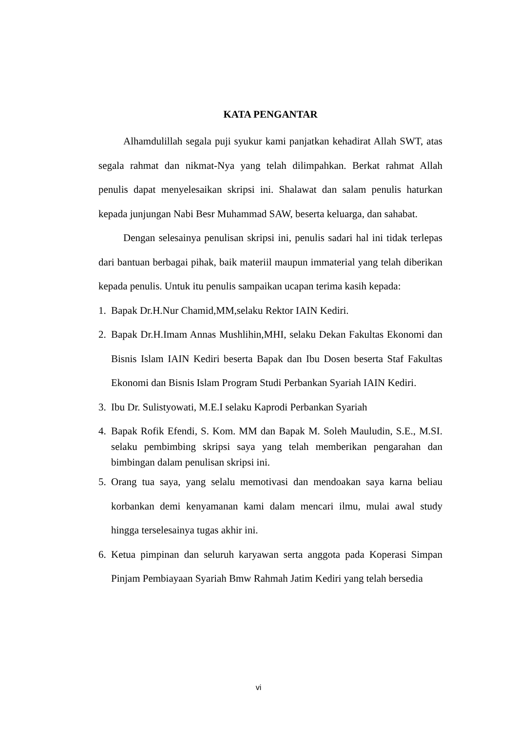KATA PENGANTAR
Alhamdulillah segala puji syukur kami panjatkan kehadirat Allah SWT, atas segala rahmat dan nikmat-Nya yang telah dilimpahkan. Berkat rahmat Allah penulis dapat menyelesaikan skripsi ini. Shalawat dan salam penulis haturkan kepada junjungan Nabi Besr Muhammad SAW, beserta keluarga, dan sahabat.
Dengan selesainya penulisan skripsi ini, penulis sadari hal ini tidak terlepas dari bantuan berbagai pihak, baik materiil maupun immaterial yang telah diberikan kepada penulis. Untuk itu penulis sampaikan ucapan terima kasih kepada:
1. Bapak Dr.H.Nur Chamid,MM,selaku Rektor IAIN Kediri.
2. Bapak Dr.H.Imam Annas Mushlihin,MHI, selaku Dekan Fakultas Ekonomi dan Bisnis Islam IAIN Kediri beserta Bapak dan Ibu Dosen beserta Staf Fakultas Ekonomi dan Bisnis Islam Program Studi Perbankan Syariah IAIN Kediri.
3. Ibu Dr. Sulistyowati, M.E.I selaku Kaprodi Perbankan Syariah
4. Bapak Rofik Efendi, S. Kom. MM dan Bapak M. Soleh Mauludin, S.E., M.SI. selaku pembimbing skripsi saya yang telah memberikan pengarahan dan bimbingan dalam penulisan skripsi ini.
5. Orang tua saya, yang selalu memotivasi dan mendoakan saya karna beliau korbankan demi kenyamanan kami dalam mencari ilmu, mulai awal study hingga terselesainya tugas akhir ini.
6. Ketua pimpinan dan seluruh karyawan serta anggota pada Koperasi Simpan Pinjam Pembiayaan Syariah Bmw Rahmah Jatim Kediri yang telah bersedia
vi